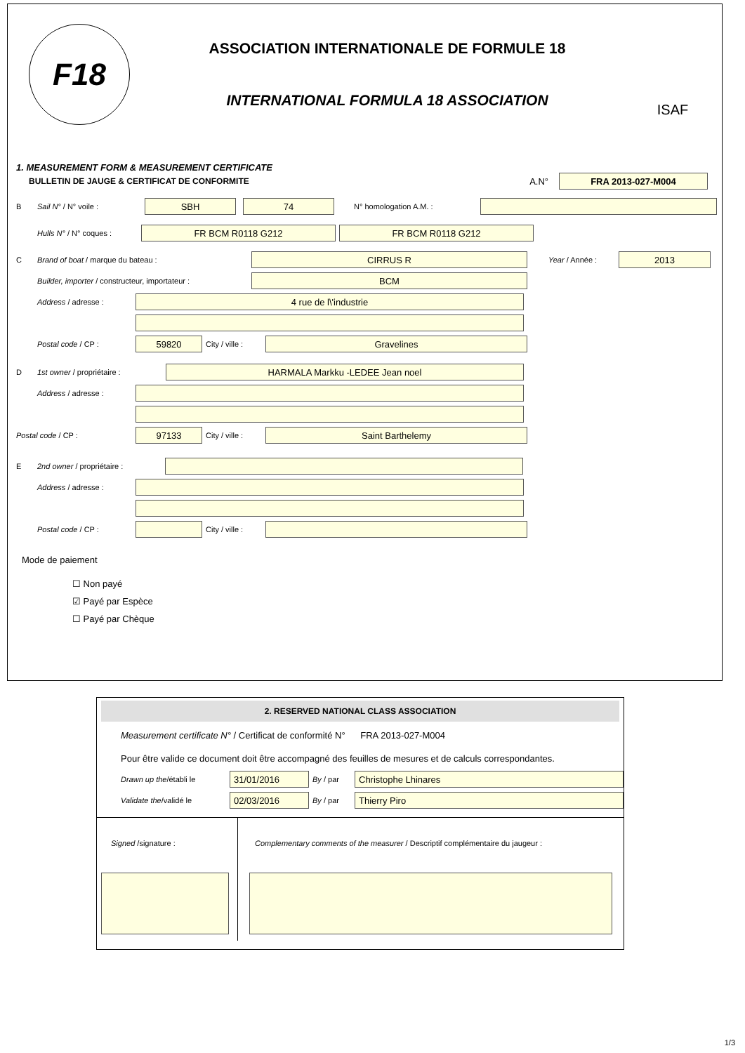F18
ASSOCIATION INTERNATIONALE DE FORMULE 18
INTERNATIONAL FORMULA 18 ASSOCIATION
ISAF
1. MEASUREMENT FORM & MEASUREMENT CERTIFICATE
BULLETIN DE JAUGE & CERTIFICAT DE CONFORMITE A.N°
FRA 2013-027-M004
B Sail N° / N° voile :
SBH 74
N° homologation A.M. :
Hulls N° / N° coques :
FR BCM R0118 G212 FR BCM R0118 G212
C Brand of boat / marque du bateau :
CIRRUS R
Year / Année :
2013
Builder, importer / constructeur, importateur :
BCM
Address / adresse :
4 rue de l\'industrie
Postal code / CP :
59820
City / ville :
Gravelines
D 1st owner / propriétaire :
HARMALA Markku -LEDEE Jean noel
Address / adresse :
Postal code / CP :
97133
City / ville :
Saint Barthelemy
E 2nd owner / propriétaire :
Address / adresse :
Postal code / CP :
City / ville :
Mode de paiement
☐ Non payé
☑ Payé par Espèce
☐ Payé par Chèque
2. RESERVED NATIONAL CLASS ASSOCIATION
Measurement certificate N° / Certificat de conformité N° FRA 2013-027-M004
Pour être valide ce document doit être accompagné des feuilles de mesures et de calculs correspondantes.
Drawn up the/établi le
31/01/2016
By / par
Christophe Lhinares
Validate the/validé le
02/03/2016
By / par
Thierry Piro
Signed /signature : Complementary comments of the measurer / Descriptif complémentaire du jaugeur :
1/3